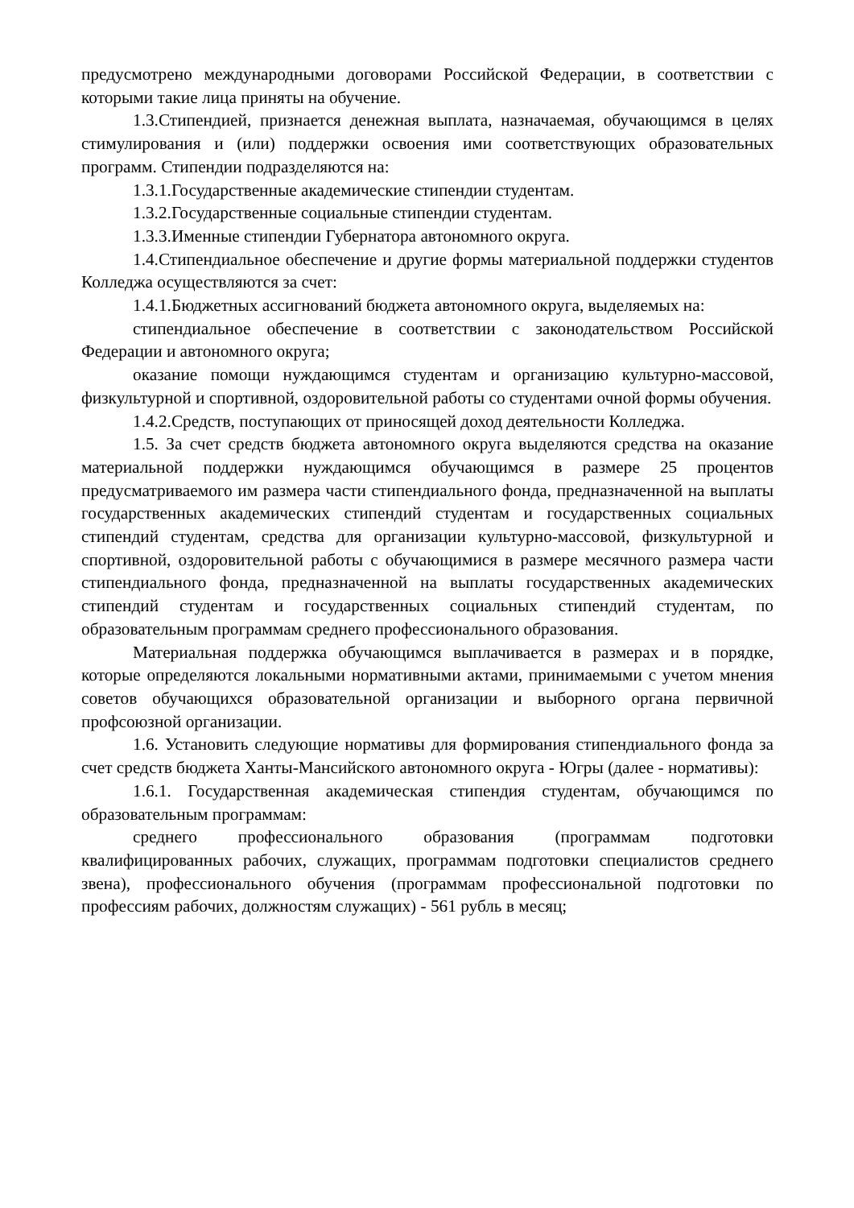предусмотрено международными договорами Российской Федерации, в соответствии с которыми такие лица приняты на обучение.
1.3.Стипендией, признается денежная выплата, назначаемая, обучающимся в целях стимулирования и (или) поддержки освоения ими соответствующих образовательных программ. Стипендии подразделяются на:
1.3.1.Государственные академические стипендии студентам.
1.3.2.Государственные социальные стипендии студентам.
1.3.3.Именные стипендии Губернатора автономного округа.
1.4.Стипендиальное обеспечение и другие формы материальной поддержки студентов Колледжа осуществляются за счет:
1.4.1.Бюджетных ассигнований бюджета автономного округа, выделяемых на:
стипендиальное обеспечение в соответствии с законодательством Российской Федерации и автономного округа;
оказание помощи нуждающимся студентам и организацию культурно-массовой, физкультурной и спортивной, оздоровительной работы со студентами очной формы обучения.
1.4.2.Средств, поступающих от приносящей доход деятельности Колледжа.
1.5. За счет средств бюджета автономного округа выделяются средства на оказание материальной поддержки нуждающимся обучающимся в размере 25 процентов предусматриваемого им размера части стипендиального фонда, предназначенной на выплаты государственных академических стипендий студентам и государственных социальных стипендий студентам, средства для организации культурно-массовой, физкультурной и спортивной, оздоровительной работы с обучающимися в размере месячного размера части стипендиального фонда, предназначенной на выплаты государственных академических стипендий студентам и государственных социальных стипендий студентам, по образовательным программам среднего профессионального образования.
Материальная поддержка обучающимся выплачивается в размерах и в порядке, которые определяются локальными нормативными актами, принимаемыми с учетом мнения советов обучающихся образовательной организации и выборного органа первичной профсоюзной организации.
1.6. Установить следующие нормативы для формирования стипендиального фонда за счет средств бюджета Ханты-Мансийского автономного округа - Югры (далее - нормативы):
1.6.1. Государственная академическая стипендия студентам, обучающимся по образовательным программам:
среднего профессионального образования (программам подготовки квалифицированных рабочих, служащих, программам подготовки специалистов среднего звена), профессионального обучения (программам профессиональной подготовки по профессиям рабочих, должностям служащих) - 561 рубль в месяц;